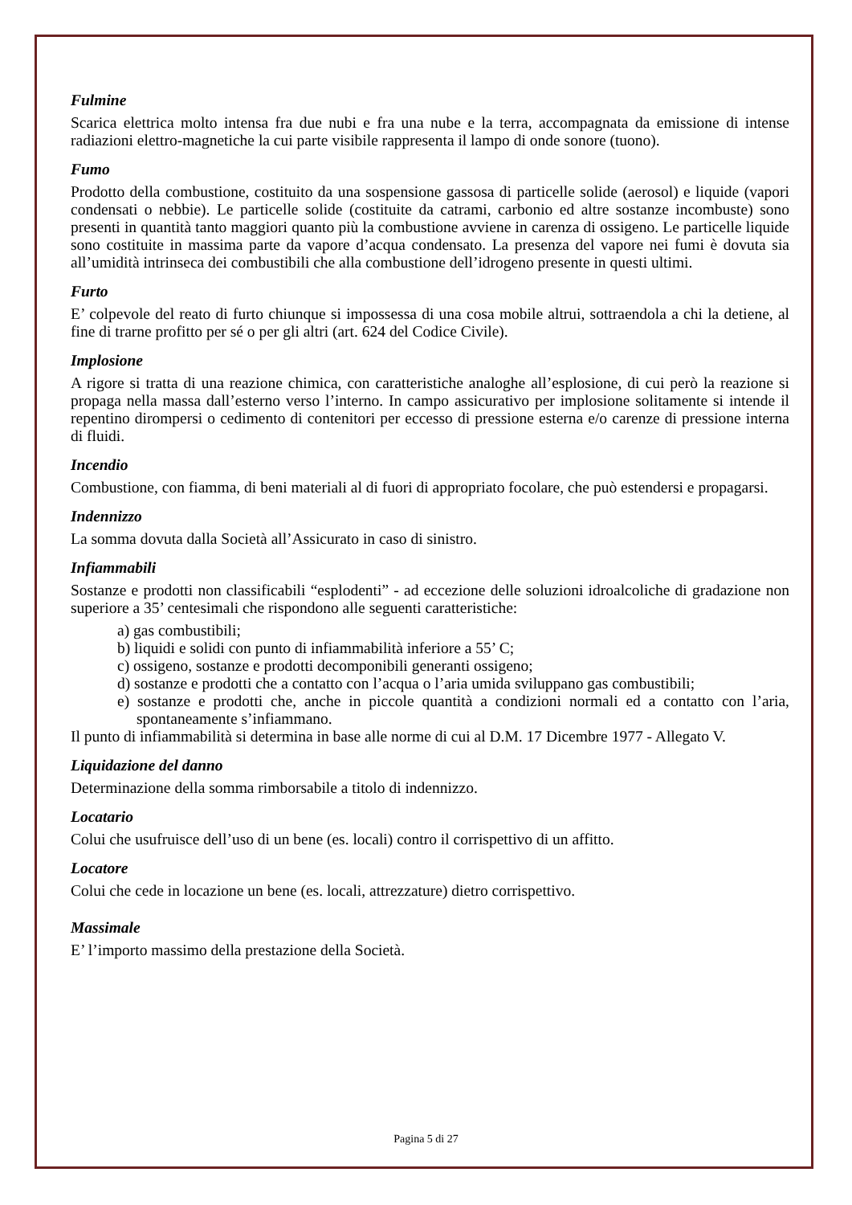Fulmine
Scarica elettrica molto intensa fra due nubi e fra una nube e la terra, accompagnata da emissione di intense radiazioni elettro-magnetiche la cui parte visibile rappresenta il lampo di onde sonore (tuono).
Fumo
Prodotto della combustione, costituito da una sospensione gassosa di particelle solide (aerosol) e liquide (vapori condensati o nebbie). Le particelle solide (costituite da catrami, carbonio ed altre sostanze incombuste) sono presenti in quantità tanto maggiori quanto più la combustione avviene in carenza di ossigeno. Le particelle liquide sono costituite in massima parte da vapore d’acqua condensato. La presenza del vapore nei fumi è dovuta sia all’umidità intrinseca dei combustibili che alla combustione dell’idrogeno presente in questi ultimi.
Furto
E’ colpevole del reato di furto chiunque si impossessa di una cosa mobile altrui, sottraendola a chi la detiene, al fine di trarne profitto per sé o per gli altri (art. 624 del Codice Civile).
Implosione
A rigore si tratta di una reazione chimica, con caratteristiche analoghe all’esplosione, di cui però la reazione si propaga nella massa dall’esterno verso l’interno. In campo assicurativo per implosione solitamente si intende il repentino dirompersi o cedimento di contenitori per eccesso di pressione esterna e/o carenze di pressione interna di fluidi.
Incendio
Combustione, con fiamma, di beni materiali al di fuori di appropriato focolare, che può estendersi e propagarsi.
Indennizzo
La somma dovuta dalla Società all’Assicurato in caso di sinistro.
Infiammabili
Sostanze e prodotti non classificabili “esplodenti” - ad eccezione delle soluzioni idroalcoliche di gradazione non superiore a 35’ centesimali che rispondono alle seguenti caratteristiche:
a) gas combustibili;
b) liquidi e solidi con punto di infiammabilità inferiore a 55’ C;
c) ossigeno, sostanze e prodotti decomponibili generanti ossigeno;
d) sostanze e prodotti che a contatto con l’acqua o l’aria umida sviluppano gas combustibili;
e) sostanze e prodotti che, anche in piccole quantità a condizioni normali ed a contatto con l’aria, spontaneamente s’infiammano.
Il punto di infiammabilità si determina in base alle norme di cui al D.M. 17 Dicembre 1977 - Allegato V.
Liquidazione del danno
Determinazione della somma rimborsabile a titolo di indennizzo.
Locatario
Colui che usufruisce dell’uso di un bene (es. locali) contro il corrispettivo di un affitto.
Locatore
Colui che cede in locazione un bene (es. locali, attrezzature) dietro corrispettivo.
Massimale
E’ l’importo massimo della prestazione della Società.
Pagina 5 di 27